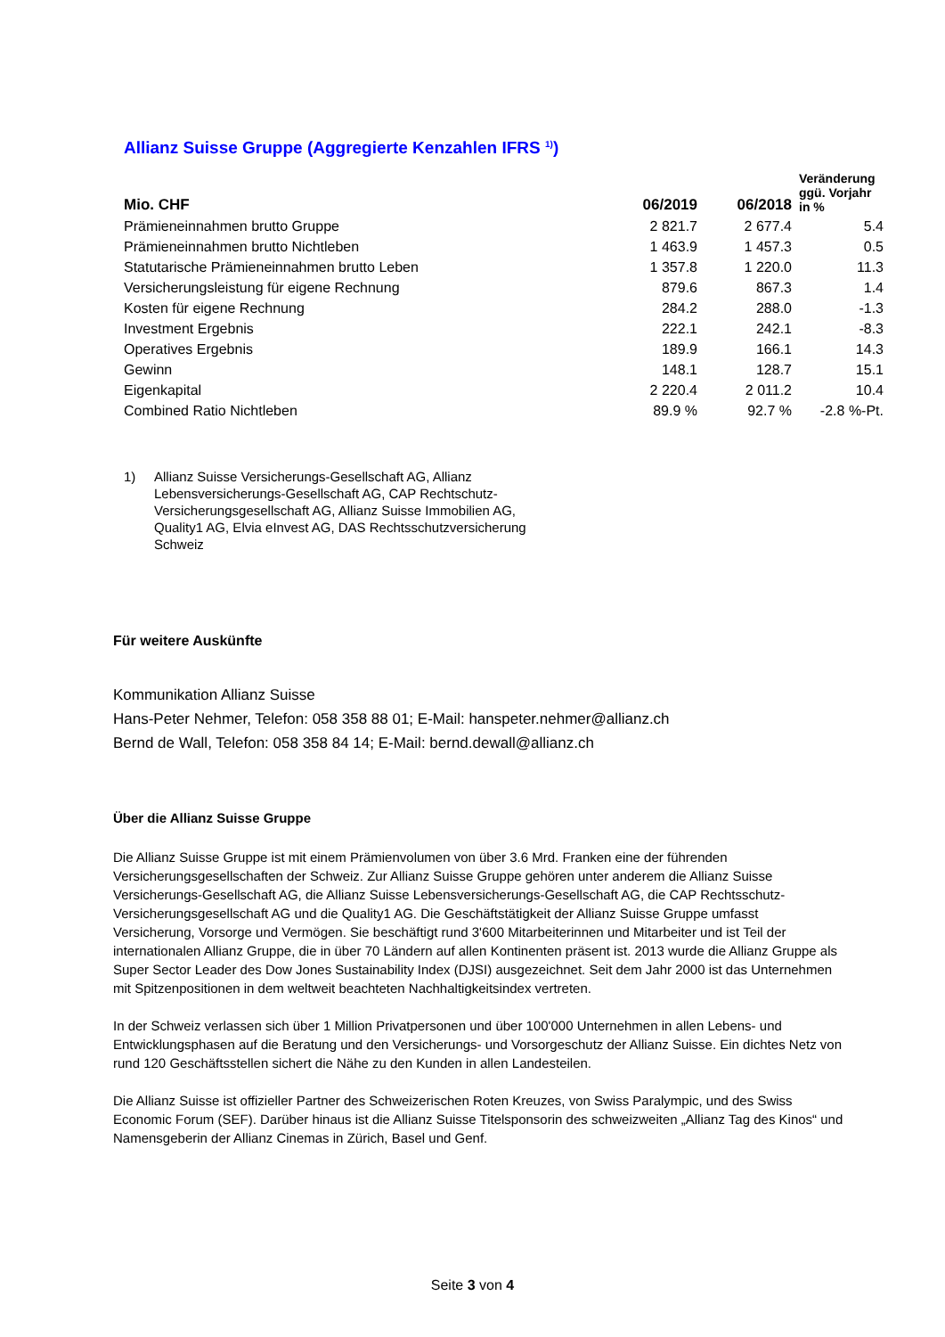Allianz Suisse Gruppe (Aggregierte Kenzahlen IFRS <sup>1)</sup>)
| Mio. CHF | 06/2019 | 06/2018 | Veränderung ggü. Vorjahr in % |
| --- | --- | --- | --- |
| Prämieneinnahmen brutto Gruppe | 2 821.7 | 2 677.4 | 5.4 |
| Prämieneinnahmen brutto Nichtleben | 1 463.9 | 1 457.3 | 0.5 |
| Statutarische Prämieneinnahmen brutto Leben | 1 357.8 | 1 220.0 | 11.3 |
| Versicherungsleistung für eigene Rechnung | 879.6 | 867.3 | 1.4 |
| Kosten für eigene Rechnung | 284.2 | 288.0 | -1.3 |
| Investment Ergebnis | 222.1 | 242.1 | -8.3 |
| Operatives Ergebnis | 189.9 | 166.1 | 14.3 |
| Gewinn | 148.1 | 128.7 | 15.1 |
| Eigenkapital | 2 220.4 | 2 011.2 | 10.4 |
| Combined Ratio Nichtleben | 89.9 % | 92.7 % | -2.8 %-Pt. |
1) Allianz Suisse Versicherungs-Gesellschaft AG, Allianz Lebensversicherungs-Gesellschaft AG, CAP Rechtschutz-Versicherungsgesellschaft AG, Allianz Suisse Immobilien AG, Quality1 AG, Elvia eInvest AG, DAS Rechtsschutzversicherung Schweiz
Für weitere Auskünfte
Kommunikation Allianz Suisse
Hans-Peter Nehmer, Telefon: 058 358 88 01; E-Mail: hanspeter.nehmer@allianz.ch
Bernd de Wall, Telefon: 058 358 84 14; E-Mail: bernd.dewall@allianz.ch
Über die Allianz Suisse Gruppe
Die Allianz Suisse Gruppe ist mit einem Prämienvolumen von über 3.6 Mrd. Franken eine der führenden Versicherungsgesellschaften der Schweiz. Zur Allianz Suisse Gruppe gehören unter anderem die Allianz Suisse Versicherungs-Gesellschaft AG, die Allianz Suisse Lebensversicherungs-Gesellschaft AG, die CAP Rechtsschutz-Versicherungsgesellschaft AG und die Quality1 AG. Die Geschäftstätigkeit der Allianz Suisse Gruppe umfasst Versicherung, Vorsorge und Vermögen. Sie beschäftigt rund 3'600 Mitarbeiterinnen und Mitarbeiter und ist Teil der internationalen Allianz Gruppe, die in über 70 Ländern auf allen Kontinenten präsent ist. 2013 wurde die Allianz Gruppe als Super Sector Leader des Dow Jones Sustainability Index (DJSI) ausgezeichnet. Seit dem Jahr 2000 ist das Unternehmen mit Spitzenpositionen in dem weltweit beachteten Nachhaltigkeitsindex vertreten.
In der Schweiz verlassen sich über 1 Million Privatpersonen und über 100'000 Unternehmen in allen Lebens- und Entwicklungsphasen auf die Beratung und den Versicherungs- und Vorsorgeschutz der Allianz Suisse. Ein dichtes Netz von rund 120 Geschäftsstellen sichert die Nähe zu den Kunden in allen Landesteilen.
Die Allianz Suisse ist offizieller Partner des Schweizerischen Roten Kreuzes, von Swiss Paralympic, und des Swiss Economic Forum (SEF). Darüber hinaus ist die Allianz Suisse Titelsponsorin des schweizweiten „Allianz Tag des Kinos“ und Namensgeberin der Allianz Cinemas in Zürich, Basel und Genf.
Seite 3 von 4